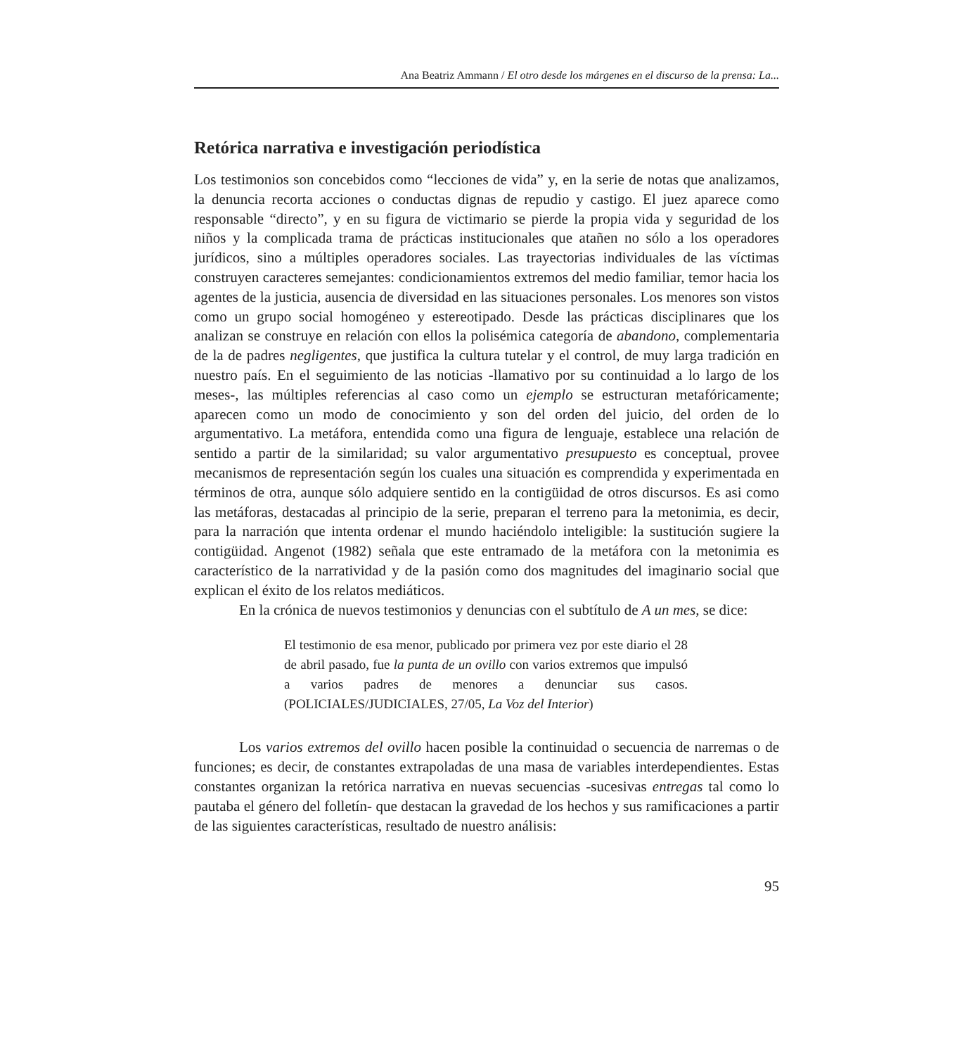Ana Beatriz Ammann / El otro desde los márgenes en el discurso de la prensa: La...
Retórica narrativa e investigación periodística
Los testimonios son concebidos como “lecciones de vida” y, en la serie de notas que analizamos, la denuncia recorta acciones o conductas dignas de repudio y castigo. El juez aparece como responsable “directo”, y en su figura de victimario se pierde la propia vida y seguridad de los niños y la complicada trama de prácticas institucionales que atañen no sólo a los operadores jurídicos, sino a múltiples operadores sociales. Las trayectorias individuales de las víctimas construyen caracteres semejantes: condicionamientos extremos del medio familiar, temor hacia los agentes de la justicia, ausencia de diversidad en las situaciones personales. Los menores son vistos como un grupo social homogéneo y estereotipado. Desde las prácticas disciplinares que los analizan se construye en relación con ellos la polisémica categoría de abandono, complementaria de la de padres negligentes, que justifica la cultura tutelar y el control, de muy larga tradición en nuestro país. En el seguimiento de las noticias -llamativo por su continuidad a lo largo de los meses-, las múltiples referencias al caso como un ejemplo se estructuran metafóricamente; aparecen como un modo de conocimiento y son del orden del juicio, del orden de lo argumentativo. La metáfora, entendida como una figura de lenguaje, establece una relación de sentido a partir de la similaridad; su valor argumentativo presupuesto es conceptual, provee mecanismos de representación según los cuales una situación es comprendida y experimentada en términos de otra, aunque sólo adquiere sentido en la contigüidad de otros discursos. Es asi como las metáforas, destacadas al principio de la serie, preparan el terreno para la metonimia, es decir, para la narración que intenta ordenar el mundo haciéndolo inteligible: la sustitución sugiere la contigüidad. Angenot (1982) señala que este entramado de la metáfora con la metonimia es característico de la narratividad y de la pasión como dos magnitudes del imaginario social que explican el éxito de los relatos mediáticos.
En la crónica de nuevos testimonios y denuncias con el subtítulo de A un mes, se dice:
El testimonio de esa menor, publicado por primera vez por este diario el 28 de abril pasado, fue la punta de un ovillo con varios extremos que impulsó a varios padres de menores a denunciar sus casos. (POLICIALES/JUDICIALES, 27/05, La Voz del Interior)
Los varios extremos del ovillo hacen posible la continuidad o secuencia de narremas o de funciones; es decir, de constantes extrapoladas de una masa de variables interdependientes. Estas constantes organizan la retórica narrativa en nuevas secuencias -sucesivas entregas tal como lo pautaba el género del folletín- que destacan la gravedad de los hechos y sus ramificaciones a partir de las siguientes características, resultado de nuestro análisis:
95